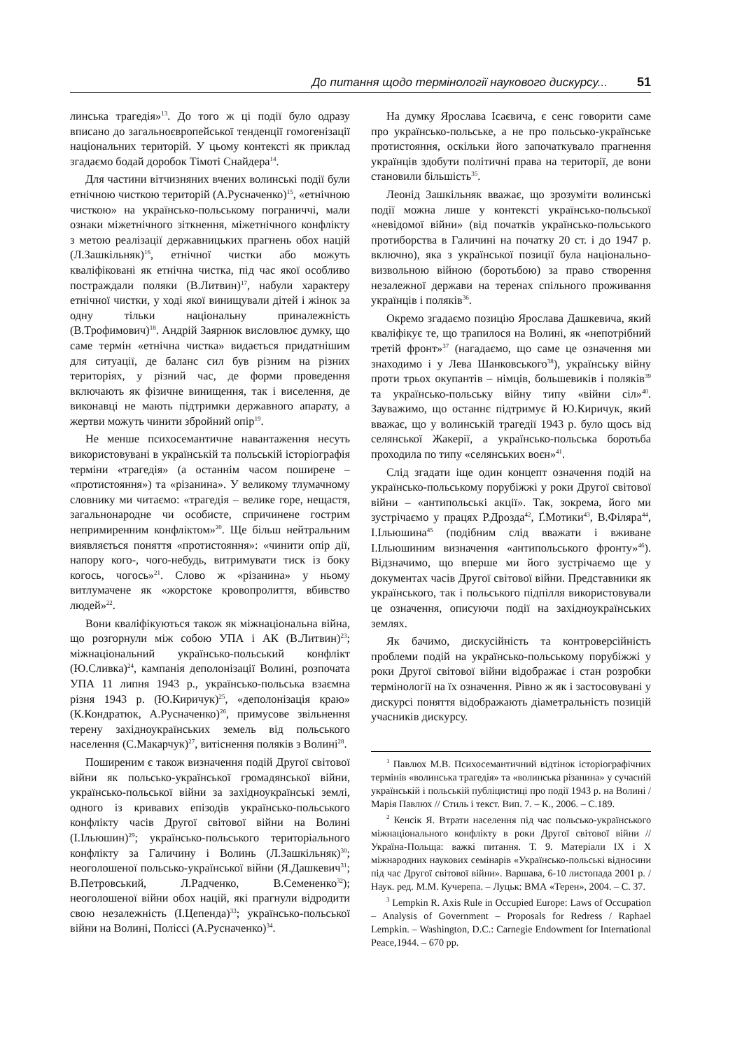До питання щодо термінології наукового дискурсу... 51
линська трагедія»<sup>13</sup>. До того ж ці події було одразу вписано до загальноєвропейської тенденції гомогенізації національних територій. У цьому контексті як приклад згадаємо бодай доробок Тімоті Снайдера<sup>14</sup>.
Для частини вітчизняних вчених волинські події були етнічною чисткою територій (А.Русначенко)<sup>15</sup>, «етнічною чисткою» на українсько-польському пограниччі, мали ознаки міжетнічного зіткнення, міжетнічного конфлікту з метою реалізації державницьких прагнень обох націй (Л.Зашкільняк)<sup>16</sup>, етнічної чистки або можуть кваліфіковані як етнічна чистка, під час якої особливо постраждали поляки (В.Литвин)<sup>17</sup>, набули характеру етнічної чистки, у ході якої винищували дітей і жінок за одну тільки національну приналежність (В.Трофимович)<sup>18</sup>. Андрій Заярнюк висловлює думку, що саме термін «етнічна чистка» видається придатнішим для ситуації, де баланс сил був різним на різних територіях, у різний час, де форми проведення включають як фізичне винищення, так і виселення, де виконавці не мають підтримки державного апарату, а жертви можуть чинити збройний опір<sup>19</sup>.
Не менше психосемантичне навантаження несуть використовувані в українській та польській історіографія терміни «трагедія» (а останнім часом поширене – «протистояння») та «різанина». У великому тлумачному словнику ми читаємо: «трагедія – велике горе, нещастя, загальнонародне чи особисте, спричинене гострим непримиренним конфліктом»<sup>20</sup>. Ще більш нейтральним виявляється поняття «протистояння»: «чинити опір дії, напору кого-, чого-небудь, витримувати тиск із боку когось, чогось»<sup>21</sup>. Слово ж «різанина» у ньому витлумачене як «жорстоке кровопролиття, вбивство людей»<sup>22</sup>.
Вони кваліфікуються також як міжнаціональна війна, що розгорнули між собою УПА і АК (В.Литвин)<sup>23</sup>; міжнаціональний українсько-польський конфлікт (Ю.Сливка)<sup>24</sup>, кампанія деполонізації Волині, розпочата УПА 11 липня 1943 р., українсько-польська взаємна різня 1943 р. (Ю.Киричук)<sup>25</sup>, «деполонізація краю» (К.Кондратюк, А.Русначенко)<sup>26</sup>, примусове звільнення терену західноукраїнських земель від польського населення (С.Макарчук)<sup>27</sup>, витіснення поляків з Волині<sup>28</sup>.
Поширеним є також визначення подій Другої світової війни як польсько-української громадянської війни, українсько-польської війни за західноукраїнські землі, одного із кривавих епізодів українсько-польського конфлікту часів Другої світової війни на Волині (І.Ільюшин)<sup>29</sup>; українсько-польського територіального конфлікту за Галичину і Волинь (Л.Зашкільняк)<sup>30</sup>; неоголошеної польсько-української війни (Я.Дашкевич<sup>31</sup>; В.Петровський, Л.Радченко, В.Семененко<sup>32</sup>); неоголошеної війни обох націй, які прагнули відродити свою незалежність (І.Цепенда)<sup>33</sup>; українсько-польської війни на Волині, Поліссі (А.Русначенко)<sup>34</sup>.
На думку Ярослава Ісаєвича, є сенс говорити саме про українсько-польське, а не про польсько-українське протистояння, оскільки його започаткувало прагнення українців здобути політичні права на території, де вони становили більшість<sup>35</sup>.
Леонід Зашкільняк вважає, що зрозуміти волинські події можна лише у контексті українсько-польської «невідомої війни» (від початків українсько-польського протиборства в Галичині на початку 20 ст. і до 1947 р. включно), яка з української позиції була національно-визвольною війною (боротьбою) за право створення незалежної держави на теренах спільного проживання українців і поляків<sup>36</sup>.
Окремо згадаємо позицію Ярослава Дашкевича, який кваліфікує те, що трапилося на Волині, як «непотрібний третій фронт»<sup>37</sup> (нагадаємо, що саме це означення ми знаходимо і у Лева Шанковського<sup>38</sup>), українську війну проти трьох окупантів – німців, большевиків і поляків<sup>39</sup> та українсько-польську війну типу «війни сіл»<sup>40</sup>. Зауважимо, що останнє підтримує й Ю.Киричук, який вважає, що у волинській трагедії 1943 р. було щось від селянської Жакерії, а українсько-польська боротьба проходила по типу «селянських воєн»<sup>41</sup>.
Слід згадати іще один концепт означення подій на українсько-польському порубіжжі у роки Другої світової війни – «антипольські акції». Так, зокрема, його ми зустрічаємо у працях Р.Дрозда<sup>42</sup>, Ґ.Мотики<sup>43</sup>, В.Філяра<sup>44</sup>, І.Ільюшина<sup>45</sup> (подібним слід вважати і вживане І.Ільюшиним визначення «антипольського фронту»<sup>46</sup>). Відзначимо, що вперше ми його зустрічаємо ще у документах часів Другої світової війни. Представники як українського, так і польського підпілля використовували це означення, описуючи події на західноукраїнських землях.
Як бачимо, дискусійність та контроверсійність проблеми подій на українсько-польському порубіжжі у роки Другої світової війни відображає і стан розробки термінології на їх означення. Рівно ж як і застосовувані у дискурсі поняття відображають діаметральність позицій учасників дискурсу.
<sup>1</sup> Павлюх М.В. Психосемантичний відтінок історіографічних термінів «волинська трагедія» та «волинська різанина» у сучасній українській і польській публіцистиці про події 1943 р. на Волині / Марія Павлюх // Стиль і текст. Вип. 7. – К., 2006. – С.189.
<sup>2</sup> Кенсік Я. Втрати населення під час польсько-українського міжнаціонального конфлікту в роки Другої світової війни // Україна-Польща: важкі питання. Т. 9. Матеріали IX і X міжнародних наукових семінарів «Українсько-польські відносини під час Другої світової війни». Варшава, 6-10 листопада 2001 р. / Наук. ред. М.М. Кучерепа. – Луцьк: ВМА «Терен», 2004. – С. 37.
<sup>3</sup> Lempkin R. Axis Rule in Occupied Europe: Laws of Occupation – Analysis of Government – Proposals for Redress / Raphael Lempkin. – Washington, D.C.: Carnegie Endowment for International Peace,1944. – 670 pp.